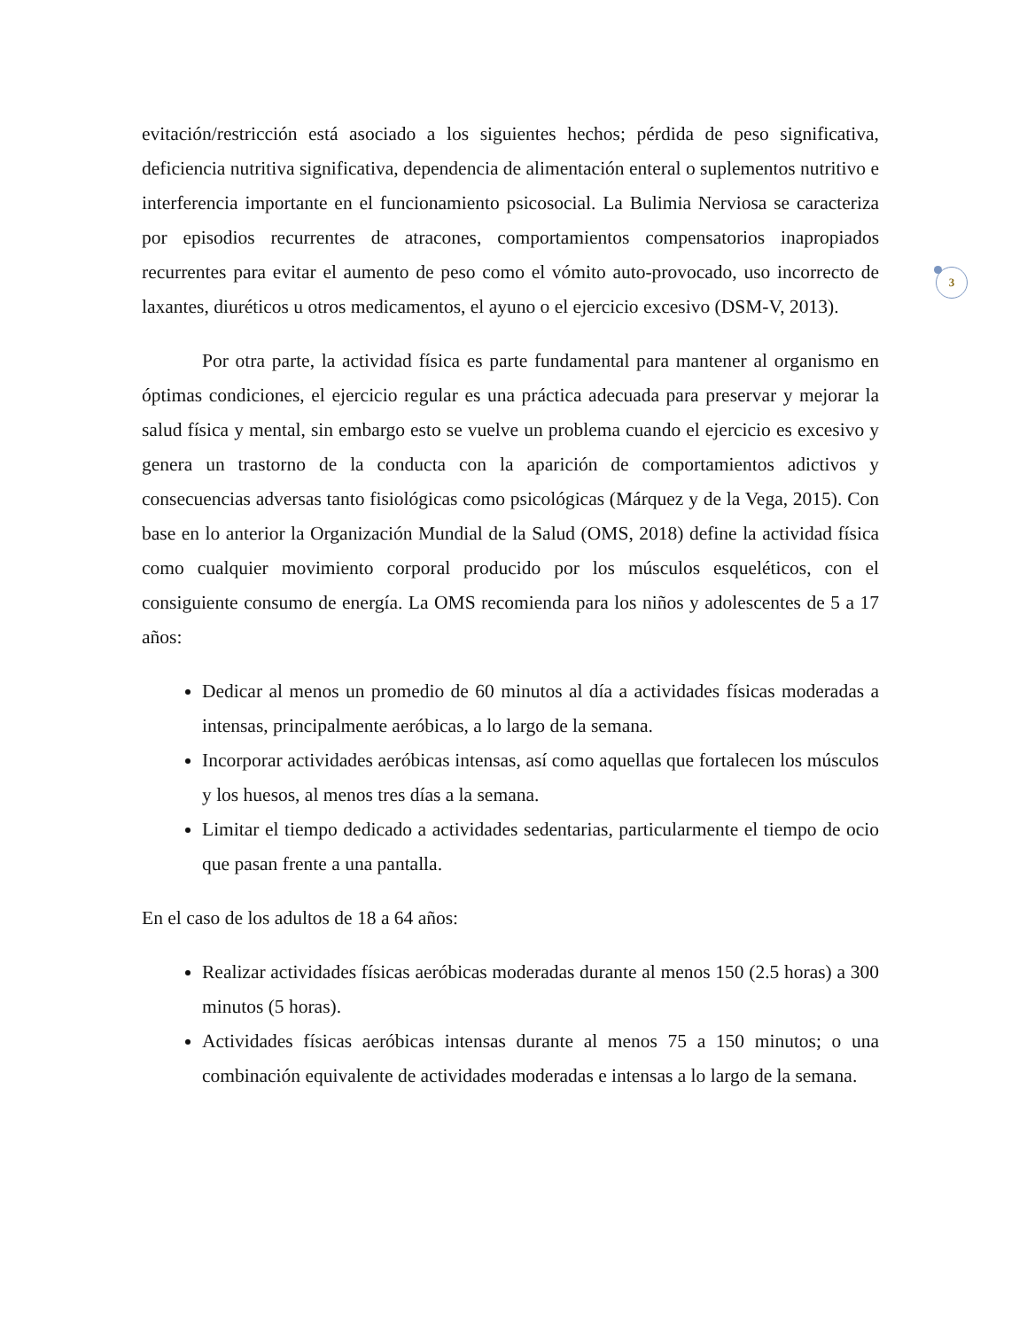3
evitación/restricción está asociado a los siguientes hechos; pérdida de peso significativa, deficiencia nutritiva significativa, dependencia de alimentación enteral o suplementos nutritivo e interferencia importante en el funcionamiento psicosocial. La Bulimia Nerviosa se caracteriza por episodios recurrentes de atracones, comportamientos compensatorios inapropiados recurrentes para evitar el aumento de peso como el vómito auto-provocado, uso incorrecto de laxantes, diuréticos u otros medicamentos, el ayuno o el ejercicio excesivo (DSM-V, 2013).
Por otra parte, la actividad física es parte fundamental para mantener al organismo en óptimas condiciones, el ejercicio regular es una práctica adecuada para preservar y mejorar la salud física y mental, sin embargo esto se vuelve un problema cuando el ejercicio es excesivo y genera un trastorno de la conducta con la aparición de comportamientos adictivos y consecuencias adversas tanto fisiológicas como psicológicas (Márquez y de la Vega, 2015). Con base en lo anterior la Organización Mundial de la Salud (OMS, 2018) define la actividad física como cualquier movimiento corporal producido por los músculos esqueléticos, con el consiguiente consumo de energía. La OMS recomienda para los niños y adolescentes de 5 a 17 años:
Dedicar al menos un promedio de 60 minutos al día a actividades físicas moderadas a intensas, principalmente aeróbicas, a lo largo de la semana.
Incorporar actividades aeróbicas intensas, así como aquellas que fortalecen los músculos y los huesos, al menos tres días a la semana.
Limitar el tiempo dedicado a actividades sedentarias, particularmente el tiempo de ocio que pasan frente a una pantalla.
En el caso de los adultos de 18 a 64 años:
Realizar actividades físicas aeróbicas moderadas durante al menos 150 (2.5 horas) a 300 minutos (5 horas).
Actividades físicas aeróbicas intensas durante al menos 75 a 150 minutos; o una combinación equivalente de actividades moderadas e intensas a lo largo de la semana.